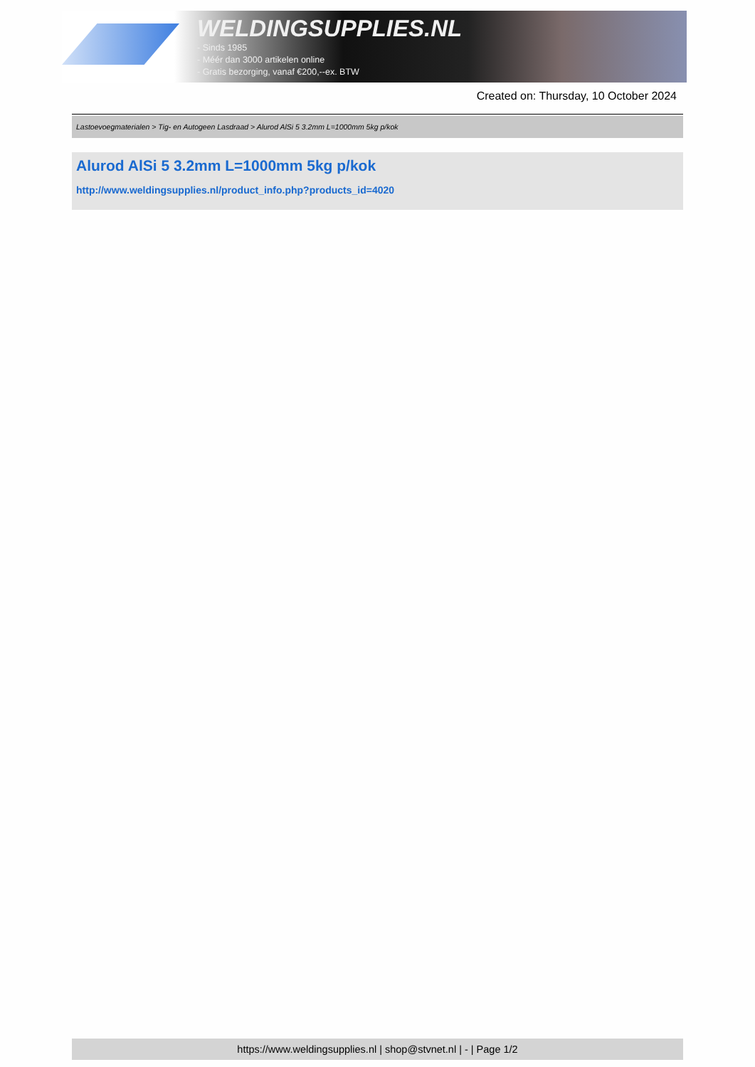WELDINGSUPPLIES.NL
- Sinds 1985
- Méér dan 3000 artikelen online
- Gratis bezorging, vanaf €200,--ex. BTW
Created on: Thursday, 10 October 2024
Lastoevoegmaterialen > Tig- en Autogeen Lasdraad > Alurod AlSi 5 3.2mm L=1000mm 5kg p/kok
Alurod AlSi 5 3.2mm L=1000mm 5kg p/kok
http://www.weldingsupplies.nl/product_info.php?products_id=4020
https://www.weldingsupplies.nl | shop@stvnet.nl | - | Page 1/2